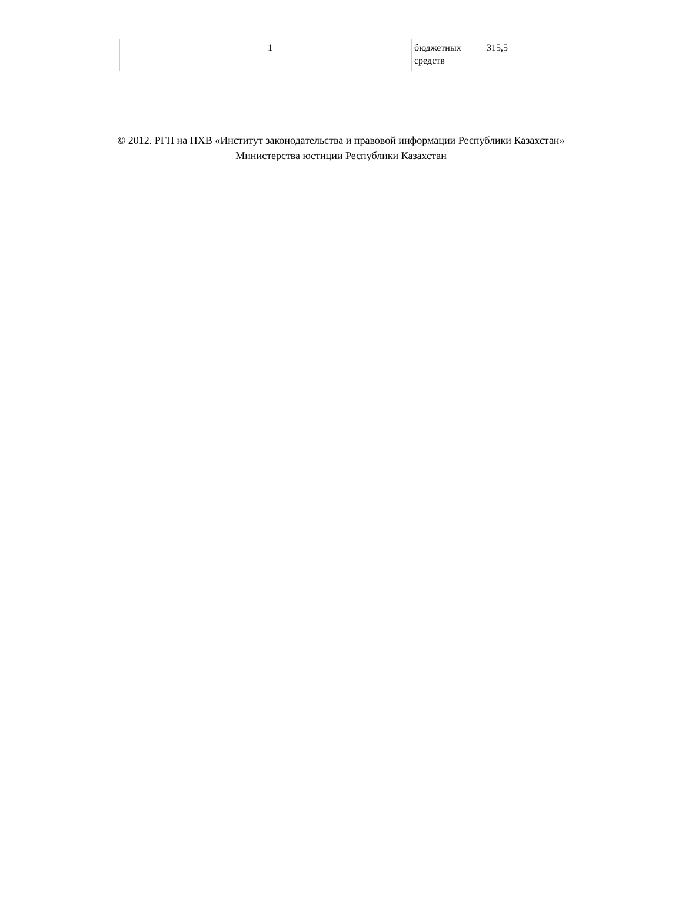| | | 1 | бюджетных средств | 315,5 |
© 2012. РГП на ПХВ «Институт законодательства и правовой информации Республики Казахстан»
Министерства юстиции Республики Казахстан